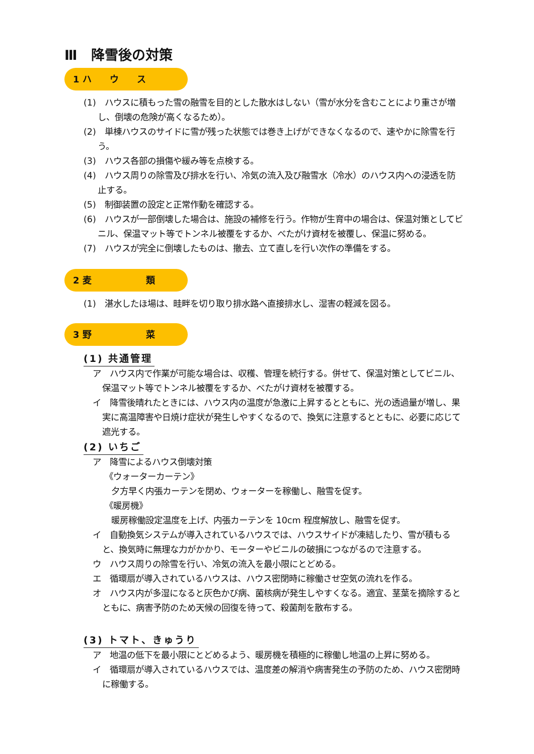Ⅲ　降雪後の対策
1 ハ　　ウ　　ス
(1)　ハウスに積もった雪の融雪を目的とした散水はしない（雪が水分を含むことにより重さが増し、倒壊の危険が高くなるため）。
(2)　単棟ハウスのサイドに雪が残った状態では巻き上げができなくなるので、速やかに除雪を行う。
(3)　ハウス各部の損傷や緩み等を点検する。
(4)　ハウス周りの除雪及び排水を行い、冷気の流入及び融雪水（冷水）のハウス内への浸透を防止する。
(5)　制御装置の設定と正常作動を確認する。
(6)　ハウスが一部倒壊した場合は、施設の補修を行う。作物が生育中の場合は、保温対策としてビニル、保温マット等でトンネル被覆をするか、べたがけ資材を被覆し、保温に努める。
(7)　ハウスが完全に倒壊したものは、撤去、立て直しを行い次作の準備をする。
2 麦　　　　　　類
(1)　湛水したほ場は、畦畔を切り取り排水路へ直接排水し、湿害の軽減を図る。
3 野　　　　　　菜
(1) 共通管理
ア　ハウス内で作業が可能な場合は、収穫、管理を続行する。併せて、保温対策としてビニル、保温マット等でトンネル被覆をするか、べたがけ資材を被覆する。
イ　降雪後晴れたときには、ハウス内の温度が急激に上昇するとともに、光の透過量が増し、果実に高温障害や日焼け症状が発生しやすくなるので、換気に注意するとともに、必要に応じて遮光する。
(2) いちご
ア　降雪によるハウス倒壊対策
《ウォーターカーテン》
夕方早く内張カーテンを閉め、ウォーターを稼働し、融雪を促す。
《暖房機》
暖房稼働設定温度を上げ、内張カーテンを 10cm 程度解放し、融雪を促す。
イ　自動換気システムが導入されているハウスでは、ハウスサイドが凍結したり、雪が積もると、換気時に無理な力がかかり、モーターやビニルの破損につながるので注意する。
ウ　ハウス周りの除雪を行い、冷気の流入を最小限にとどめる。
エ　循環扇が導入されているハウスは、ハウス密閉時に稼働させ空気の流れを作る。
オ　ハウス内が多湿になると灰色かび病、菌核病が発生しやすくなる。適宜、茎葉を摘除するとともに、病害予防のため天候の回復を待って、殺菌剤を散布する。
(3) トマト、きゅうり
ア　地温の低下を最小限にとどめるよう、暖房機を積極的に稼働し地温の上昇に努める。
イ　循環扇が導入されているハウスでは、温度差の解消や病害発生の予防のため、ハウス密閉時に稼働する。